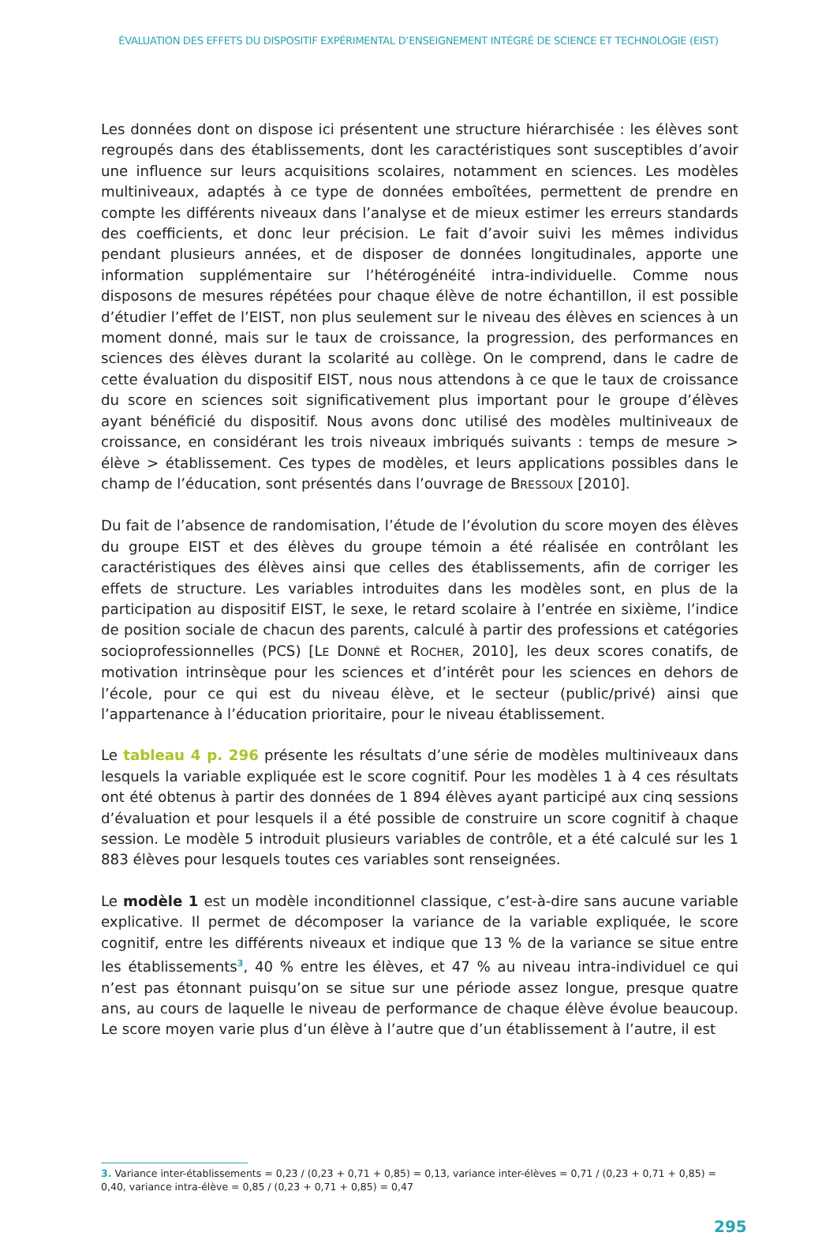ÉVALUATION DES EFFETS DU DISPOSITIF EXPÉRIMENTAL D’ENSEIGNEMENT INTÉGRÉ DE SCIENCE ET TECHNOLOGIE (EIST)
Les données dont on dispose ici présentent une structure hiérarchisée : les élèves sont regroupés dans des établissements, dont les caractéristiques sont susceptibles d’avoir une influence sur leurs acquisitions scolaires, notamment en sciences. Les modèles multiniveaux, adaptés à ce type de données emboîtées, permettent de prendre en compte les différents niveaux dans l’analyse et de mieux estimer les erreurs standards des coefficients, et donc leur précision. Le fait d’avoir suivi les mêmes individus pendant plusieurs années, et de disposer de données longitudinales, apporte une information supplémentaire sur l’hétérogénéité intra-individuelle. Comme nous disposons de mesures répétées pour chaque élève de notre échantillon, il est possible d’étudier l’effet de l’EIST, non plus seulement sur le niveau des élèves en sciences à un moment donné, mais sur le taux de croissance, la progression, des performances en sciences des élèves durant la scolarité au collège. On le comprend, dans le cadre de cette évaluation du dispositif EIST, nous nous attendons à ce que le taux de croissance du score en sciences soit significativement plus important pour le groupe d’élèves ayant bénéficié du dispositif. Nous avons donc utilisé des modèles multiniveaux de croissance, en considérant les trois niveaux imbriqués suivants : temps de mesure > élève > établissement. Ces types de modèles, et leurs applications possibles dans le champ de l’éducation, sont présentés dans l’ouvrage de BRESSOUX [2010].
Du fait de l’absence de randomisation, l’étude de l’évolution du score moyen des élèves du groupe EIST et des élèves du groupe témoin a été réalisée en contrôlant les caractéristiques des élèves ainsi que celles des établissements, afin de corriger les effets de structure. Les variables introduites dans les modèles sont, en plus de la participation au dispositif EIST, le sexe, le retard scolaire à l’entrée en sixième, l’indice de position sociale de chacun des parents, calculé à partir des professions et catégories socioprofessionnelles (PCS) [LE DONNÉ et ROCHER, 2010], les deux scores conatifs, de motivation intrinsèque pour les sciences et d’intérêt pour les sciences en dehors de l’école, pour ce qui est du niveau élève, et le secteur (public/privé) ainsi que l’appartenance à l’éducation prioritaire, pour le niveau établissement.
Le tableau 4 p. 296 présente les résultats d’une série de modèles multiniveaux dans lesquels la variable expliquée est le score cognitif. Pour les modèles 1 à 4 ces résultats ont été obtenus à partir des données de 1 894 élèves ayant participé aux cinq sessions d’évaluation et pour lesquels il a été possible de construire un score cognitif à chaque session. Le modèle 5 introduit plusieurs variables de contrôle, et a été calculé sur les 1 883 élèves pour lesquels toutes ces variables sont renseignées.
Le modèle 1 est un modèle inconditionnel classique, c’est-à-dire sans aucune variable explicative. Il permet de décomposer la variance de la variable expliquée, le score cognitif, entre les différents niveaux et indique que 13 % de la variance se situe entre les établissements<sup>3</sup>, 40 % entre les élèves, et 47 % au niveau intra-individuel ce qui n’est pas étonnant puisqu’on se situe sur une période assez longue, presque quatre ans, au cours de laquelle le niveau de performance de chaque élève évolue beaucoup. Le score moyen varie plus d’un élève à l’autre que d’un établissement à l’autre, il est
3. Variance inter-établissements = 0,23 / (0,23 + 0,71 + 0,85) = 0,13, variance inter-élèves = 0,71 / (0,23 + 0,71 + 0,85) = 0,40, variance intra-élève = 0,85 / (0,23 + 0,71 + 0,85) = 0,47
295